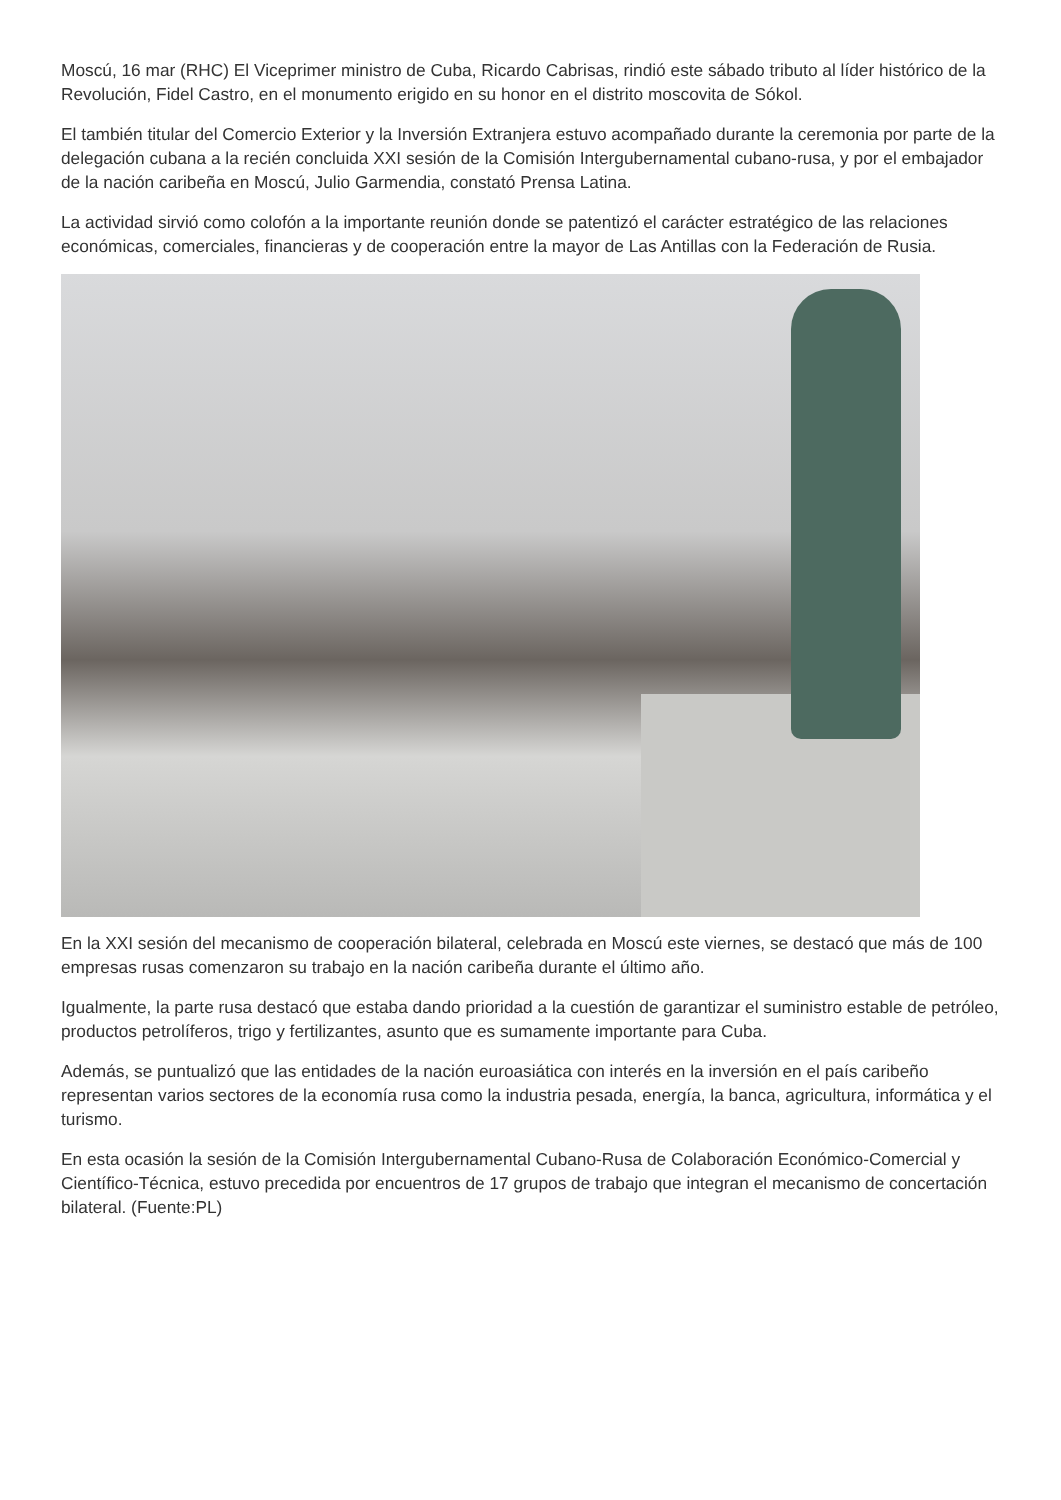Moscú, 16 mar (RHC) El Viceprimer ministro de Cuba, Ricardo Cabrisas, rindió este sábado tributo al líder histórico de la Revolución, Fidel Castro, en el monumento erigido en su honor en el distrito moscovita de Sókol.
El también titular del Comercio Exterior y la Inversión Extranjera estuvo acompañado durante la ceremonia por parte de la delegación cubana a la recién concluida XXI sesión de la Comisión Intergubernamental cubano-rusa, y por el embajador de la nación caribeña en Moscú, Julio Garmendia, constató Prensa Latina.
La actividad sirvió como colofón a la importante reunión donde se patentizó el carácter estratégico de las relaciones económicas, comerciales, financieras y de cooperación entre la mayor de Las Antillas con la Federación de Rusia.
En la XXI sesión del mecanismo de cooperación bilateral, celebrada en Moscú este viernes, se destacó que más de 100 empresas rusas comenzaron su trabajo en la nación caribeña durante el último año.
Igualmente, la parte rusa destacó que estaba dando prioridad a la cuestión de garantizar el suministro estable de petróleo, productos petrolíferos, trigo y fertilizantes, asunto que es sumamente importante para Cuba.
Además, se puntualizó que las entidades de la nación euroasiática con interés en la inversión en el país caribeño representan varios sectores de la economía rusa como la industria pesada, energía, la banca, agricultura, informática y el turismo.
En esta ocasión la sesión de la Comisión Intergubernamental Cubano-Rusa de Colaboración Económico-Comercial y Científico-Técnica, estuvo precedida por encuentros de 17 grupos de trabajo que integran el mecanismo de concertación bilateral. (Fuente:PL)